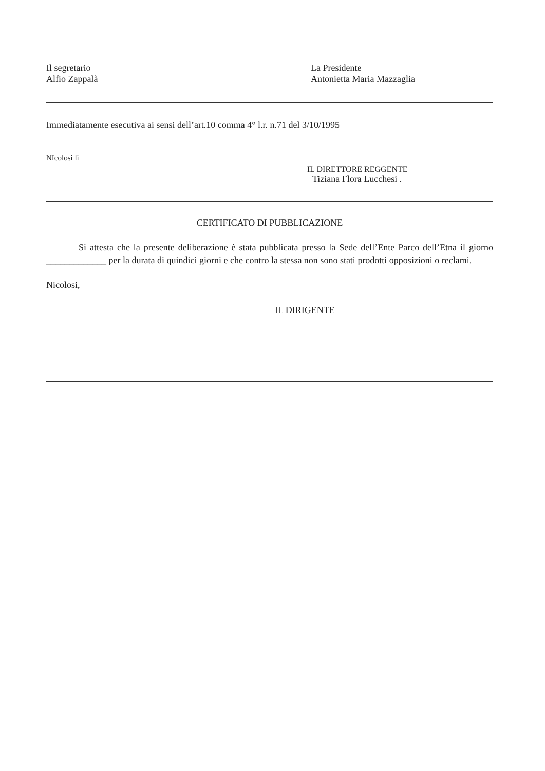Il segretario
Alfio Zappalà
La Presidente
Antonietta Maria Mazzaglia
Immediatamente esecutiva ai sensi dell’art.10 comma 4° l.r. n.71 del 3/10/1995
NIcolosi li ____________________
IL DIRETTORE REGGENTE
Tiziana Flora Lucchesi .
CERTIFICATO DI PUBBLICAZIONE
Si attesta che la presente deliberazione è stata pubblicata presso la Sede dell’Ente Parco dell’Etna il giorno _____________ per la durata di quindici giorni e che contro la stessa non sono stati prodotti opposizioni o reclami.
Nicolosi,
IL DIRIGENTE